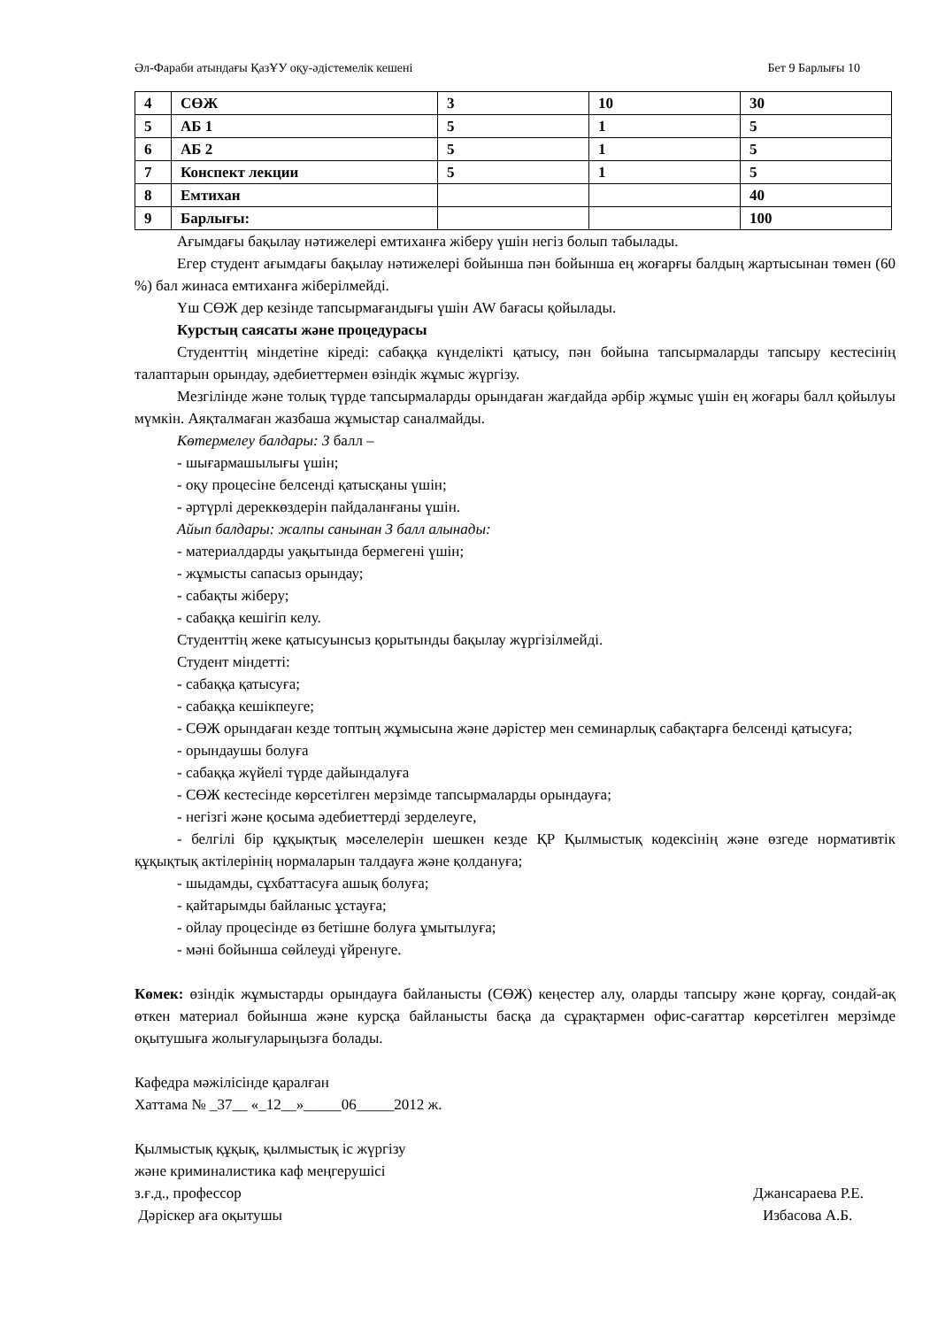Әл-Фараби атындағы ҚазҰУ оқу-әдістемелік кешені Бет 9 Барлығы 10
| 4 | СӨЖ | 3 | 10 | 30 |
| 5 | АБ 1 | 5 | 1 | 5 |
| 6 | АБ 2 | 5 | 1 | 5 |
| 7 | Конспект лекции | 5 | 1 | 5 |
| 8 | Емтихан | | | 40 |
| 9 | Барлығы: | | | 100 |
Ағымдағы бақылау нәтижелері емтиханға жіберу үшін негіз болып табылады.
Егер студент ағымдағы бақылау нәтижелері бойынша пән бойынша ең жоғарғы балдың жартысынан төмен (60 %) бал жинаса емтиханға жіберілмейді.
Үш СӨЖ дер кезінде тапсырмағандығы үшін AW бағасы қойылады.
Курстың саясаты және процедурасы
Студенттің міндетіне кіреді: сабаққа күнделікті қатысу, пән бойына тапсырмаларды тапсыру кестесінің талаптарын орындау, әдебиеттермен өзіндік жұмыс жүргізу.
Мезгілінде және толық түрде тапсырмаларды орындаған жағдайда әрбір жұмыс үшін ең жоғары балл қойылуы мүмкін. Аяқталмаған жазбаша жұмыстар саналмайды.
Көтермелеу балдары: 3 балл –
- шығармашылығы үшін;
- оқу процесіне белсенді қатысқаны үшін;
- әртүрлі дереккөздерін пайдаланғаны үшін.
Айып балдары: жалпы санынан 3 балл алынады:
- материалдарды уақытында бермегені үшін;
- жұмысты сапасыз орындау;
- сабақты жіберу;
- сабаққа кешігіп келу.
Студенттің жеке қатысуынсыз қорытынды бақылау жүргізілмейді.
Студент міндетті:
- сабаққа қатысуға;
- сабаққа кешікпеуге;
- СӨЖ орындаған кезде топтың жұмысына және дәрістер мен семинарлық сабақтарға белсенді қатысуға;
- орындаушы болуға
- сабаққа жүйелі түрде дайындалуға
- СӨЖ кестесінде көрсетілген мерзімде тапсырмаларды орындауға;
- негізгі және қосыма әдебиеттерді зерделеуге,
- белгілі бір құқықтық мәселелерін шешкен кезде ҚР Қылмыстық кодексінің және өзгеде нормативтік құқықтық актілерінің нормаларын талдауға және қолдануға;
- шыдамды, сұхбаттасуға ашық болуға;
- қайтарымды байланыс ұстауға;
- ойлау процесінде өз бетішне болуға ұмытылуға;
- мәні бойынша сөйлеуді үйренуге.
Көмек: өзіндік жұмыстарды орындауға байланысты (СӨЖ) кеңестер алу, оларды тапсыру және қорғау, сондай-ақ өткен материал бойынша және курсқа байланысты басқа да сұрақтармен офис-сағаттар көрсетілген мерзімде оқытушыға жолығуларыңызға болады.
Кафедра мәжілісінде қаралған
Хаттама № _37__ «_12__»_____06_____2012 ж.
Қылмыстық құқық, қылмыстық іс жүргізу
және криминалистика каф меңгерушісі
з.ғ.д., профессор Джансараева Р.Е.
Дәріскер аға оқытушы Избасова А.Б.